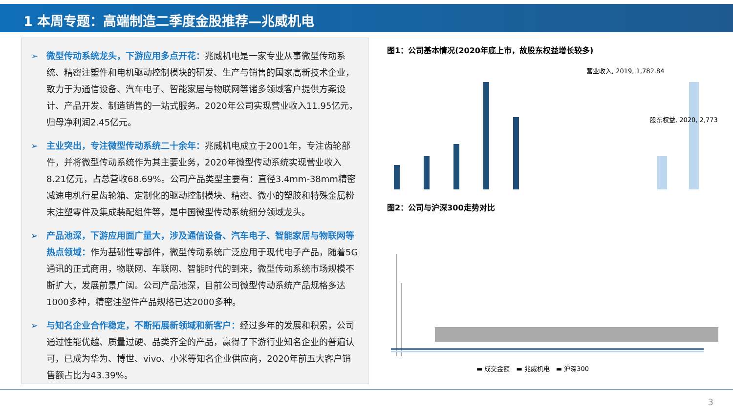1 本周专题：高端制造二季度金股推荐—兆威机电
➢ 微型传动系统龙头，下游应用多点开花：兆威机电是一家专业从事微型传动系统、精密注塑件和电机驱动控制模块的研发、生产与销售的国家高新技术企业，致力于为通信设备、汽车电子、智能家居与物联网等诸多领域客户提供方案设计、产品开发、制造销售的一站式服务。2020年公司实现营业收入11.95亿元，归母净利润2.45亿元。
➢ 主业突出，专注微型传动系统二十余年：兆威机电成立于2001年，专注齿轮部件，并将微型传动系统作为其主要业务，2020年微型传动系统实现营业收入8.21亿元，占总营收68.69%。公司产品类型主要有：直径3.4mm-38mm精密减速电机行星齿轮箱、定制化的驱动控制模块、精密、微小的塑胶和特殊金属粉末注塑零件及集成装配组件等，是中国微型传动系统细分领域龙头。
➢ 产品池深，下游应用面广量大，涉及通信设备、汽车电子、智能家居与物联网等热点领域：作为基础性零部件，微型传动系统广泛应用于现代电子产品，随着5G通讯的正式商用，物联网、车联网、智能时代的到来，微型传动系统市场规模不断扩大，发展前景广阔。公司产品池深，目前公司微型传动系统产品规格多达1000多种，精密注塑件产品规格已达2000多种。
➢ 与知名企业合作稳定，不断拓展新领域和新客户：经过多年的发展和积累，公司通过性能优越、质量过硬、品类齐全的产品，赢得了下游行业知名企业的普遍认可，已成为华为、博世、vivo、小米等知名企业供应商，2020年前五大客户销售额占比为43.39%。
图1：公司基本情况(2020年底上市，故股东权益增长较多)
营业收入, 2019, 1,782.84
股东权益, 2020, 2,773
图2：公司与沪深300走势对比
▬ 成交金额　▬ 兆威机电　▬ 沪深300
3